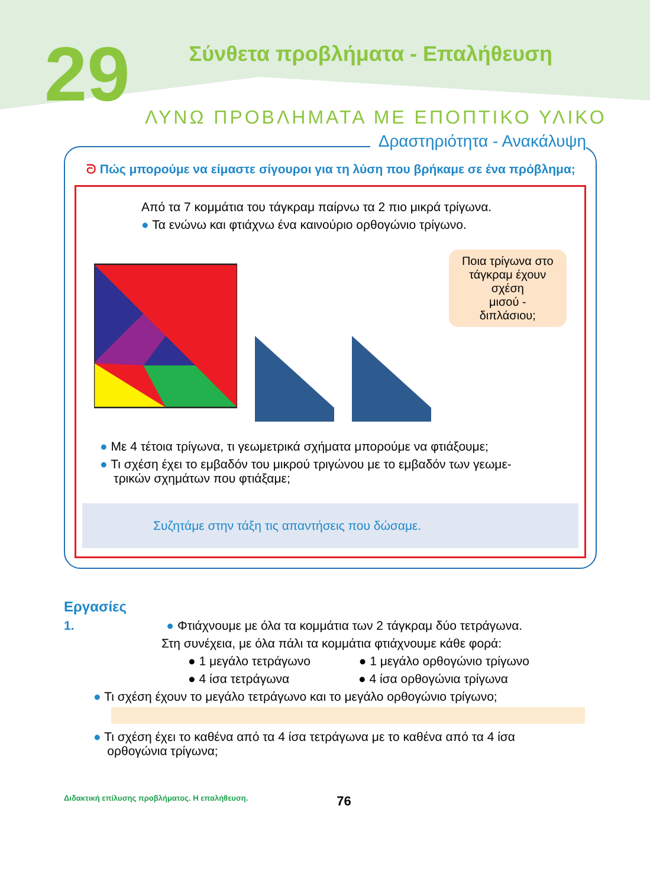29
Σύνθετα προβλήματα - Επαλήθευση
ΛΥΝΩ ΠΡΟΒΛΗΜΑΤΑ ΜΕ ΕΠΟΠΤΙΚΟ ΥΛΙΚΟ
Δραστηριότητα - Ανακάλυψη
ᘐ Πώς μπορούμε να είμαστε σίγουροι για τη λύση που βρήκαμε σε ένα πρόβλημα;
Από τα 7 κομμάτια του τάγκραμ παίρνω τα 2 πιο μικρά τρίγωνα.
● Τα ενώνω και φτιάχνω ένα καινούριο ορθογώνιο τρίγωνο.
Ποια τρίγωνα στο
τάγκραμ έχουν σχέση
μισού - διπλάσιου;
● Με 4 τέτοια τρίγωνα, τι γεωμετρικά σχήματα μπορούμε να φτιάξουμε;
● Τι σχέση έχει το εμβαδόν του μικρού τριγώνου με το εμβαδόν των γεωμε-
τρικών σχημάτων που φτιάξαμε;
Συζητάμε στην τάξη τις απαντήσεις που δώσαμε.
Εργασίες
1. ● Φτιάχνουμε με όλα τα κομμάτια των 2 τάγκραμ δύο τετράγωνα.
Στη συνέχεια, με όλα πάλι τα κομμάτια φτιάχνουμε κάθε φορά:
● 1 μεγάλο τετράγωνο ● 1 μεγάλο ορθογώνιο τρίγωνο
● 4 ίσα τετράγωνα ● 4 ίσα ορθογώνια τρίγωνα
● Τι σχέση έχουν το μεγάλο τετράγωνο και το μεγάλο ορθογώνιο τρίγωνο;
● Τι σχέση έχει το καθένα από τα 4 ίσα τετράγωνα με το καθένα από τα 4 ίσα
ορθογώνια τρίγωνα;
Διδακτική επίλυσης προβλήματος. Η επαλήθευση. 76